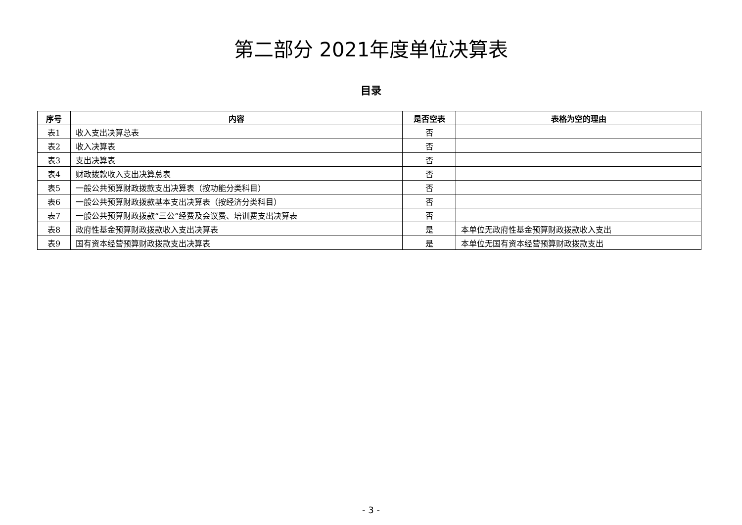第二部分 2021年度单位决算表
目录
| 序号 | 内容 | 是否空表 | 表格为空的理由 |
| --- | --- | --- | --- |
| 表1 | 收入支出决算总表 | 否 | |
| 表2 | 收入决算表 | 否 | |
| 表3 | 支出决算表 | 否 | |
| 表4 | 财政拨款收入支出决算总表 | 否 | |
| 表5 | 一般公共预算财政拨款支出决算表（按功能分类科目） | 否 | |
| 表6 | 一般公共预算财政拨款基本支出决算表（按经济分类科目） | 否 | |
| 表7 | 一般公共预算财政拨款“三公”经费及会议费、培训费支出决算表 | 否 | |
| 表8 | 政府性基金预算财政拨款收入支出决算表 | 是 | 本单位无政府性基金预算财政拨款收入支出 |
| 表9 | 国有资本经营预算财政拨款支出决算表 | 是 | 本单位无国有资本经营预算财政拨款支出 |
- 3 -